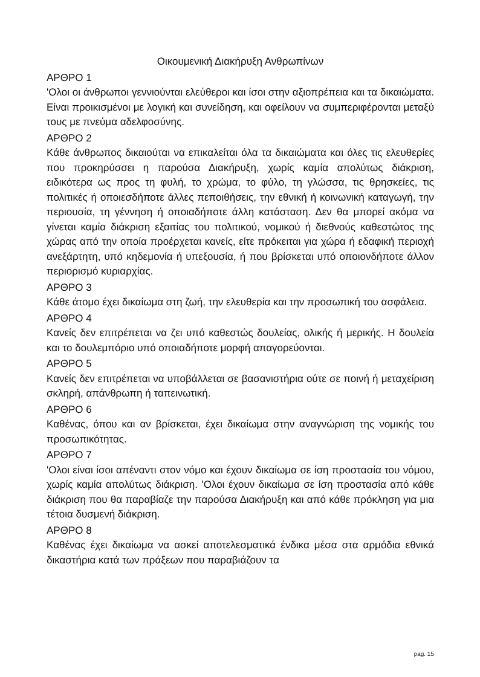Οικουμενική Διακήρυξη Ανθρωπίνων
ΑΡΘΡΟ 1
'Ολοι οι άνθρωποι γεννιούνται ελεύθεροι και ίσοι στην αξιοπρέπεια και τα δικαιώματα. Είναι προικισμένοι με λογική και συνείδηση, και οφείλουν να συμπεριφέρονται μεταξύ τους με πνεύμα αδελφοσύνης.
ΑΡΘΡΟ 2
Κάθε άνθρωπος δικαιούται να επικαλείται όλα τα δικαιώματα και όλες τις ελευθερίες που προκηρύσσει η παρούσα Διακήρυξη, χωρίς καμία απολύτως διάκριση, ειδικότερα ως προς τη φυλή, το χρώμα, το φύλο, τη γλώσσα, τις θρησκείες, τις πολιτικές ή οποιεσδήποτε άλλες πεποιθήσεις, την εθνική ή κοινωνική καταγωγή, την περιουσία, τη γέννηση ή οποιαδήποτε άλλη κατάσταση. Δεν θα μπορεί ακόμα να γίνεται καμία διάκριση εξαιτίας του πολιτικού, νομικού ή διεθνούς καθεστώτος της χώρας από την οποία προέρχεται κανείς, είτε πρόκειται για χώρα ή εδαφική περιοχή ανεξάρτητη, υπό κηδεμονία ή υπεξουσία, ή που βρίσκεται υπό οποιονδήποτε άλλον περιορισμό κυριαρχίας.
ΑΡΘΡΟ 3
Κάθε άτομο έχει δικαίωμα στη ζωή, την ελευθερία και την προσωπική του ασφάλεια.
ΑΡΘΡΟ 4
Κανείς δεν επιτρέπεται να ζει υπό καθεστώς δουλείας, ολικής ή μερικής. Η δουλεία και το δουλεμπόριο υπό οποιαδήποτε μορφή απαγορεύονται.
ΑΡΘΡΟ 5
Κανείς δεν επιτρέπεται να υποβάλλεται σε βασανιστήρια ούτε σε ποινή ή μεταχείριση σκληρή, απάνθρωπη ή ταπεινωτική.
ΑΡΘΡΟ 6
Καθένας, όπου και αν βρίσκεται, έχει δικαίωμα στην αναγνώριση της νομικής του προσωπικότητας.
ΑΡΘΡΟ 7
'Ολοι είναι ίσοι απέναντι στον νόμο και έχουν δικαίωμα σε ίση προστασία του νόμου, χωρίς καμία απολύτως διάκριση. 'Ολοι έχουν δικαίωμα σε ίση προστασία από κάθε διάκριση που θα παραβίαζε την παρούσα Διακήρυξη και από κάθε πρόκληση για μια τέτοια δυσμενή διάκριση.
ΑΡΘΡΟ 8
Καθένας έχει δικαίωμα να ασκεί αποτελεσματικά ένδικα μέσα στα αρμόδια εθνικά δικαστήρια κατά των πράξεων που παραβιάζουν τα
pag. 15